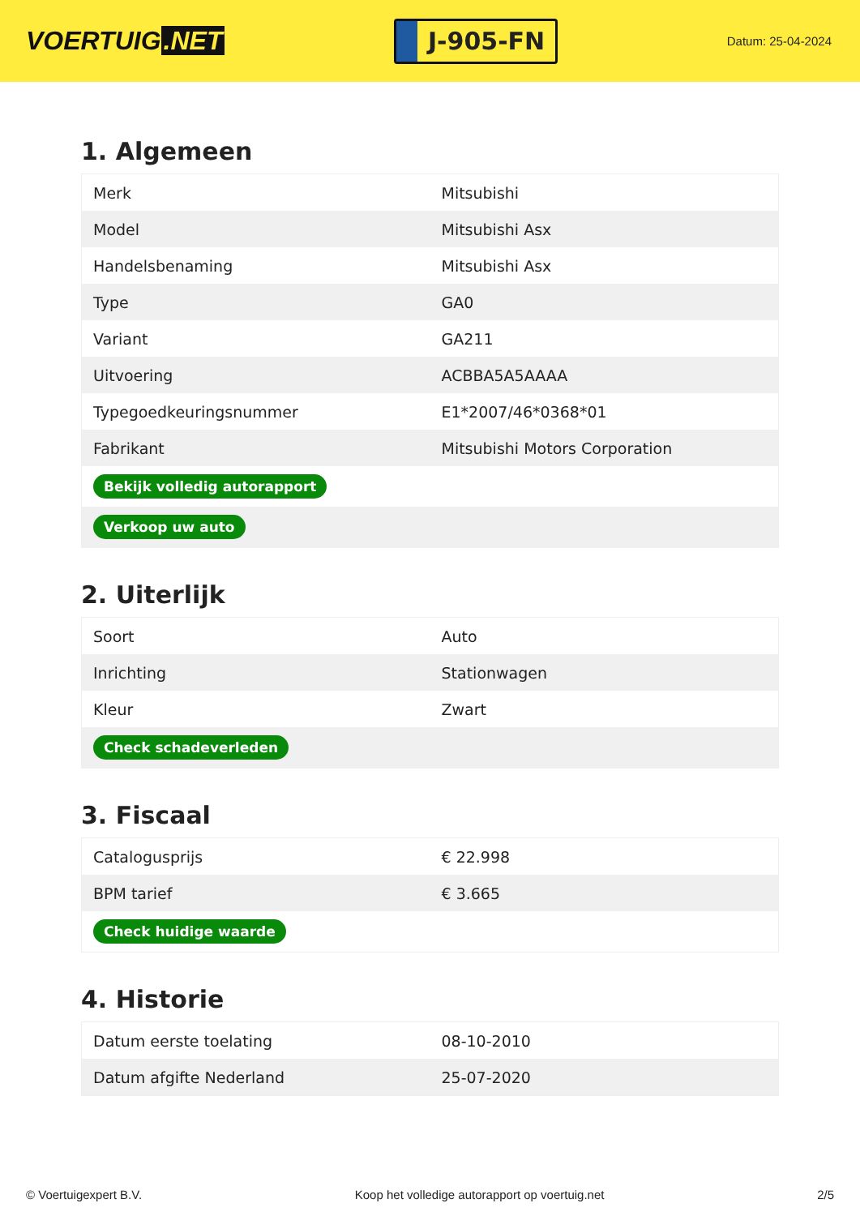VOERTUIG.NET
J-905-FN
Datum: 25-04-2024
1. Algemeen
| Merk | Mitsubishi |
| Model | Mitsubishi Asx |
| Handelsbenaming | Mitsubishi Asx |
| Type | GA0 |
| Variant | GA211 |
| Uitvoering | ACBBA5A5AAAA |
| Typegoedkeuringsnummer | E1*2007/46*0368*01 |
| Fabrikant | Mitsubishi Motors Corporation |
| Bekijk volledig autorapport | |
| Verkoop uw auto | |
2. Uiterlijk
| Soort | Auto |
| Inrichting | Stationwagen |
| Kleur | Zwart |
| Check schadeverleden | |
3. Fiscaal
| Catalogusprijs | € 22.998 |
| BPM tarief | € 3.665 |
| Check huidige waarde | |
4. Historie
| Datum eerste toelating | 08-10-2010 |
| Datum afgifte Nederland | 25-07-2020 |
© Voertuigexpert B.V. Koop het volledige autorapport op voertuig.net 2/5